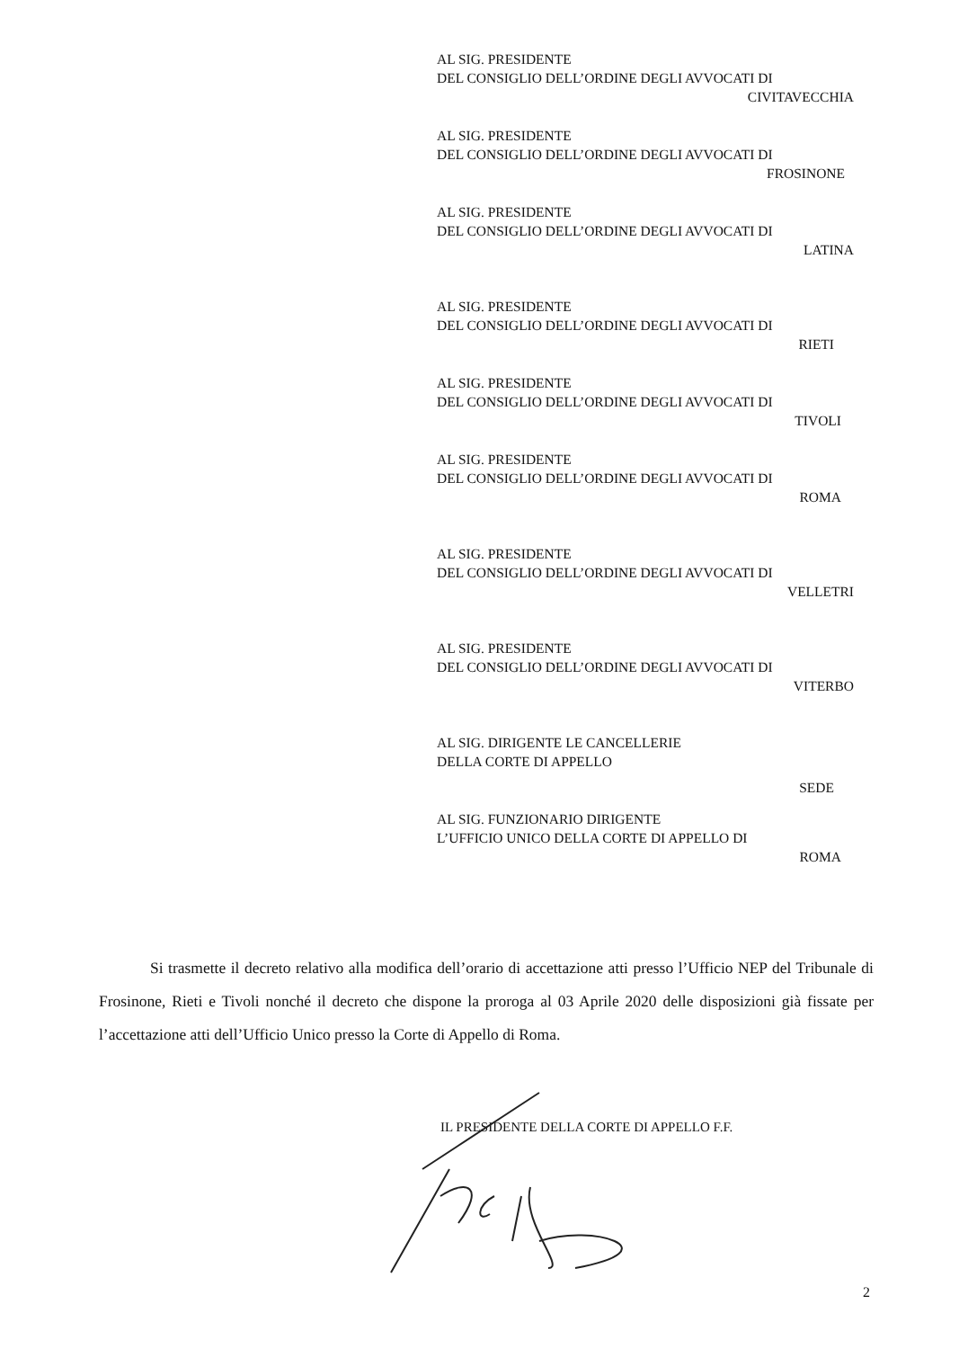AL SIG. PRESIDENTE
DEL CONSIGLIO DELL’ORDINE DEGLI AVVOCATI DI
CIVITAVECCHIA
AL SIG. PRESIDENTE
DEL CONSIGLIO DELL’ORDINE DEGLI AVVOCATI DI
FROSINONE
AL SIG. PRESIDENTE
DEL CONSIGLIO DELL’ORDINE DEGLI AVVOCATI DI
LATINA
AL SIG. PRESIDENTE
DEL CONSIGLIO DELL’ORDINE DEGLI AVVOCATI DI
RIETI
AL SIG. PRESIDENTE
DEL CONSIGLIO DELL’ORDINE DEGLI AVVOCATI DI
TIVOLI
AL SIG. PRESIDENTE
DEL CONSIGLIO DELL’ORDINE DEGLI AVVOCATI DI
ROMA
AL SIG. PRESIDENTE
DEL CONSIGLIO DELL’ORDINE DEGLI AVVOCATI DI
VELLETRI
AL SIG. PRESIDENTE
DEL CONSIGLIO DELL’ORDINE DEGLI AVVOCATI DI
VITERBO
AL SIG. DIRIGENTE LE CANCELLERIE
DELLA CORTE DI APPELLO
SEDE
AL SIG. FUNZIONARIO DIRIGENTE
L’UFFICIO UNICO DELLA CORTE DI APPELLO DI
ROMA
Si trasmette il decreto relativo alla modifica dell’orario di accettazione atti presso l’Ufficio NEP del Tribunale di Frosinone, Rieti e Tivoli nonché il decreto che dispone la proroga al 03 Aprile 2020 delle disposizioni già fissate per l’accettazione atti dell’Ufficio Unico presso la Corte di Appello di Roma.
IL PRESIDENTE DELLA CORTE DI APPELLO F.F.
2